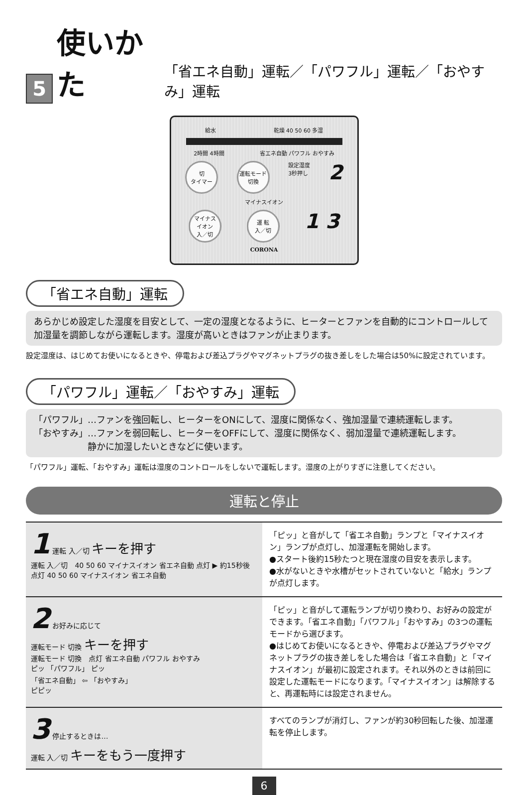5 使いかた 「省エネ自動」運転／「パワフル」運転／「おやすみ」運転
給水 乾燥 40 50 60 多湿
2時間 4時間 省エネ自動 パワフル おやすみ
切
タイマー
運転モード
切換
設定湿度
3秒押し 2
マイナスイオン
マイナス
イオン
入／切
運 転
入／切
1 3
CORONA
「省エネ自動」運転
あらかじめ設定した湿度を目安として、一定の湿度となるように、ヒーターとファンを自動的にコントロールして加湿量を調節しながら運転します。湿度が高いときはファンが止まります。
設定湿度は、はじめてお使いになるときや、停電および差込プラグやマグネットプラグの抜き差しをした場合は50%に設定されています。
「パワフル」運転／「おやすみ」運転
「パワフル」…ファンを強回転し、ヒーターをONにして、湿度に関係なく、強加湿量で連続運転します。
「おやすみ」…ファンを弱回転し、ヒーターをOFFにして、湿度に関係なく、弱加湿量で連続運転します。
　　　　　　静かに加湿したいときなどに使います。
「パワフル」運転、「おやすみ」運転は湿度のコントロールをしないで運転します。湿度の上がりすぎに注意してください。
運転と停止
1 運転 入／切 キーを押す
運転 入／切　40 50 60 マイナスイオン 省エネ自動 点灯 ▶ 約15秒後 点灯 40 50 60 マイナスイオン 省エネ自動
「ピッ」と音がして「省エネ自動」ランプと「マイナスイオン」ランプが点灯し、加湿運転を開始します。
●スタート後約15秒たつと現在湿度の目安を表示します。
●水がないときや水槽がセットされていないと「給水」ランプが点灯します。
2 お好みに応じて
運転モード 切換 キーを押す
運転モード 切換　点灯 省エネ自動 パワフル おやすみ
ピッ 「パワフル」 ピッ
「省エネ自動」 ⇦ 「おやすみ」
ピピッ
「ピッ」と音がして運転ランプが切り換わり、お好みの設定ができます。「省エネ自動」「パワフル」「おやすみ」の3つの運転モードから選びます。
●はじめてお使いになるときや、停電および差込プラグやマグネットプラグの抜き差しをした場合は「省エネ自動」と「マイナスイオン」が最初に設定されます。それ以外のときは前回に設定した運転モードになります。「マイナスイオン」は解除すると、再運転時には設定されません。
3 停止するときは…
運転 入／切 キーをもう一度押す
すべてのランプが消灯し、ファンが約30秒回転した後、加湿運転を停止します。
6